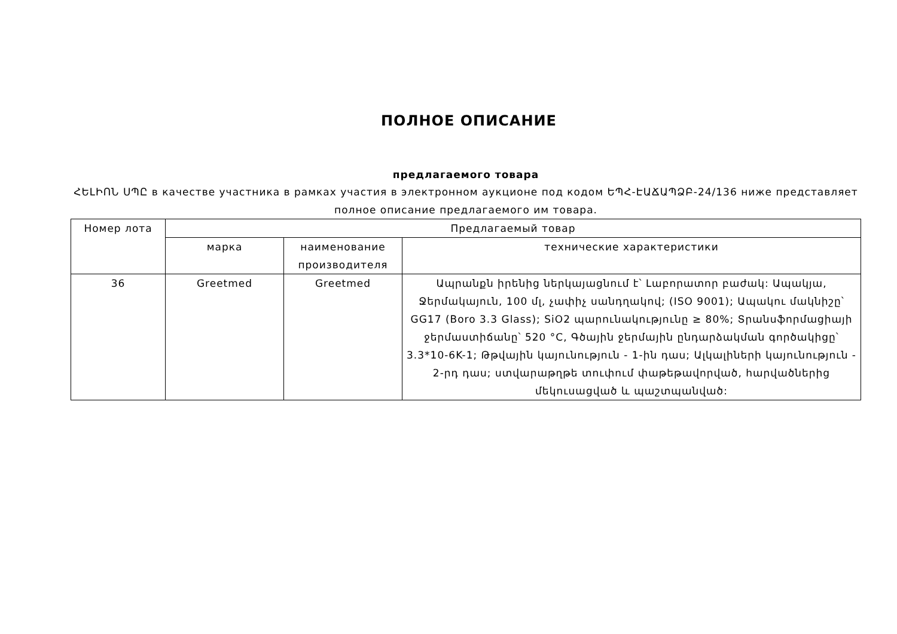ПОЛНОЕ ОПИСАНИЕ
предлагаемого товара
ՀԵԼԻՈՆ ՍՊԸ в качестве участника в рамках участия в электронном аукционе под кодом ԵՊՀ-ԷԱՃԱՊՁԲ-24/136 ниже представляет полное описание предлагаемого им товара.
| Номер лота | Предлагаемый товар | | |
| --- | --- | --- | --- |
| | марка | наименование производителя | технические характеристики |
| 36 | Greetmed | Greetmed | Ապրանքն իրենից ներկայացնում է՝ Լաբորատոր բաժակ: Ապակյա, Ջերմակայուն, 100 մլ, չափիչ սանդղակով; (ISO 9001); Ապակու մակնիշը՝ GG17 (Boro 3.3 Glass); SiO2 պարունակությունը ≥ 80%; Տրանսֆորմացիայի ջերմաստիճանը՝ 520 °C, Գծային ջերմային ընդարձակման գործակիցը՝ 3.3*10-6K-1; Թթվային կայունություն - 1-ին դաս; Ալկալիների կայունություն - 2-րդ դաս; ստվարաթղթե տուփում փաթեթավորված, հարվածներից մեկուսացված և պաշտպանված: |